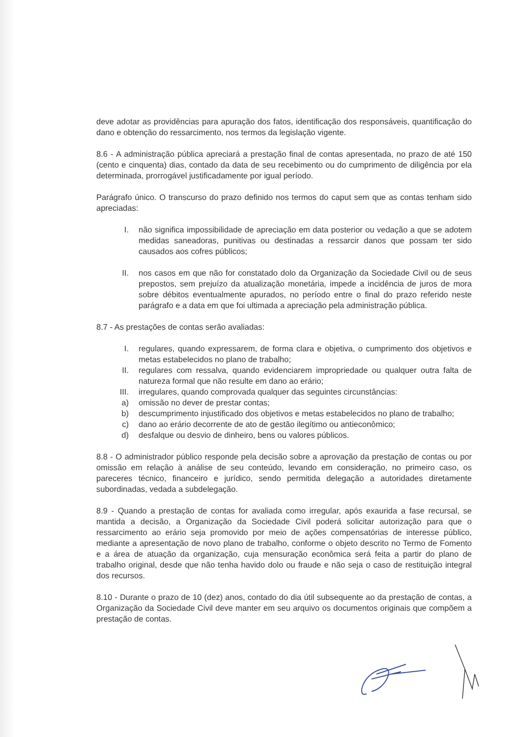deve adotar as providências para apuração dos fatos, identificação dos responsáveis, quantificação do dano e obtenção do ressarcimento, nos termos da legislação vigente.
8.6 - A administração pública apreciará a prestação final de contas apresentada, no prazo de até 150 (cento e cinquenta) dias, contado da data de seu recebimento ou do cumprimento de diligência por ela determinada, prorrogável justificadamente por igual período.
Parágrafo único. O transcurso do prazo definido nos termos do caput sem que as contas tenham sido apreciadas:
I. não significa impossibilidade de apreciação em data posterior ou vedação a que se adotem medidas saneadoras, punitivas ou destinadas a ressarcir danos que possam ter sido causados aos cofres públicos;
II. nos casos em que não for constatado dolo da Organização da Sociedade Civil ou de seus prepostos, sem prejuízo da atualização monetária, impede a incidência de juros de mora sobre débitos eventualmente apurados, no período entre o final do prazo referido neste parágrafo e a data em que foi ultimada a apreciação pela administração pública.
8.7 - As prestações de contas serão avaliadas:
I. regulares, quando expressarem, de forma clara e objetiva, o cumprimento dos objetivos e metas estabelecidos no plano de trabalho;
II. regulares com ressalva, quando evidenciarem impropriedade ou qualquer outra falta de natureza formal que não resulte em dano ao erário;
III. irregulares, quando comprovada qualquer das seguintes circunstâncias:
a) omissão no dever de prestar contas;
b) descumprimento injustificado dos objetivos e metas estabelecidos no plano de trabalho;
c) dano ao erário decorrente de ato de gestão ilegítimo ou antieconômico;
d) desfalque ou desvio de dinheiro, bens ou valores públicos.
8.8 - O administrador público responde pela decisão sobre a aprovação da prestação de contas ou por omissão em relação à análise de seu conteúdo, levando em consideração, no primeiro caso, os pareceres técnico, financeiro e jurídico, sendo permitida delegação a autoridades diretamente subordinadas, vedada a subdelegação.
8.9 - Quando a prestação de contas for avaliada como irregular, após exaurida a fase recursal, se mantida a decisão, a Organização da Sociedade Civil poderá solicitar autorização para que o ressarcimento ao erário seja promovido por meio de ações compensatórias de interesse público, mediante a apresentação de novo plano de trabalho, conforme o objeto descrito no Termo de Fomento e a área de atuação da organização, cuja mensuração econômica será feita a partir do plano de trabalho original, desde que não tenha havido dolo ou fraude e não seja o caso de restituição integral dos recursos.
8.10 - Durante o prazo de 10 (dez) anos, contado do dia útil subsequente ao da prestação de contas, a Organização da Sociedade Civil deve manter em seu arquivo os documentos originais que compõem a prestação de contas.